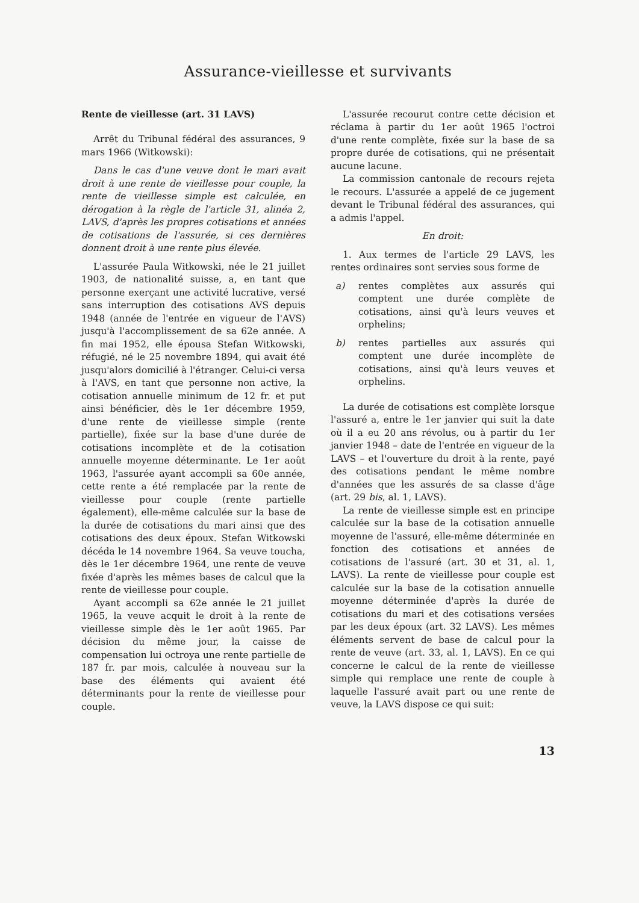Assurance-vieillesse et survivants
Rente de vieillesse (art. 31 LAVS)
Arrêt du Tribunal fédéral des assurances, 9 mars 1966 (Witkowski):
Dans le cas d'une veuve dont le mari avait droit à une rente de vieillesse pour couple, la rente de vieillesse simple est calculée, en dérogation à la règle de l'article 31, alinéa 2, LAVS, d'après les propres cotisations et années de cotisations de l'assurée, si ces dernières donnent droit à une rente plus élevée.
L'assurée Paula Witkowski, née le 21 juillet 1903, de nationalité suisse, a, en tant que personne exerçant une activité lucrative, versé sans interruption des cotisations AVS depuis 1948 (année de l'entrée en vigueur de l'AVS) jusqu'à l'accomplissement de sa 62e année. A fin mai 1952, elle épousa Stefan Witkowski, réfugié, né le 25 novembre 1894, qui avait été jusqu'alors domicilié à l'étranger. Celui-ci versa à l'AVS, en tant que personne non active, la cotisation annuelle minimum de 12 fr. et put ainsi bénéficier, dès le 1er décembre 1959, d'une rente de vieillesse simple (rente partielle), fixée sur la base d'une durée de cotisations incomplète et de la cotisation annuelle moyenne déterminante. Le 1er août 1963, l'assurée ayant accompli sa 60e année, cette rente a été remplacée par la rente de vieillesse pour couple (rente partielle également), elle-même calculée sur la base de la durée de cotisations du mari ainsi que des cotisations des deux époux. Stefan Witkowski décéda le 14 novembre 1964. Sa veuve toucha, dès le 1er décembre 1964, une rente de veuve fixée d'après les mêmes bases de calcul que la rente de vieillesse pour couple.
Ayant accompli sa 62e année le 21 juillet 1965, la veuve acquit le droit à la rente de vieillesse simple dès le 1er août 1965. Par décision du même jour, la caisse de compensation lui octroya une rente partielle de 187 fr. par mois, calculée à nouveau sur la base des éléments qui avaient été déterminants pour la rente de vieillesse pour couple.
L'assurée recourut contre cette décision et réclama à partir du 1er août 1965 l'octroi d'une rente complète, fixée sur la base de sa propre durée de cotisations, qui ne présentait aucune lacune.
La commission cantonale de recours rejeta le recours. L'assurée a appelé de ce jugement devant le Tribunal fédéral des assurances, qui a admis l'appel.
En droit:
1. Aux termes de l'article 29 LAVS, les rentes ordinaires sont servies sous forme de
a) rentes complètes aux assurés qui comptent une durée complète de cotisations, ainsi qu'à leurs veuves et orphelins;
b) rentes partielles aux assurés qui comptent une durée incomplète de cotisations, ainsi qu'à leurs veuves et orphelins.
La durée de cotisations est complète lorsque l'assuré a, entre le 1er janvier qui suit la date où il a eu 20 ans révolus, ou à partir du 1er janvier 1948 – date de l'entrée en vigueur de la LAVS – et l'ouverture du droit à la rente, payé des cotisations pendant le même nombre d'années que les assurés de sa classe d'âge (art. 29 bis, al. 1, LAVS).
La rente de vieillesse simple est en principe calculée sur la base de la cotisation annuelle moyenne de l'assuré, elle-même déterminée en fonction des cotisations et années de cotisations de l'assuré (art. 30 et 31, al. 1, LAVS). La rente de vieillesse pour couple est calculée sur la base de la cotisation annuelle moyenne déterminée d'après la durée de cotisations du mari et des cotisations versées par les deux époux (art. 32 LAVS). Les mêmes éléments servent de base de calcul pour la rente de veuve (art. 33, al. 1, LAVS). En ce qui concerne le calcul de la rente de vieillesse simple qui remplace une rente de couple à laquelle l'assuré avait part ou une rente de veuve, la LAVS dispose ce qui suit:
13